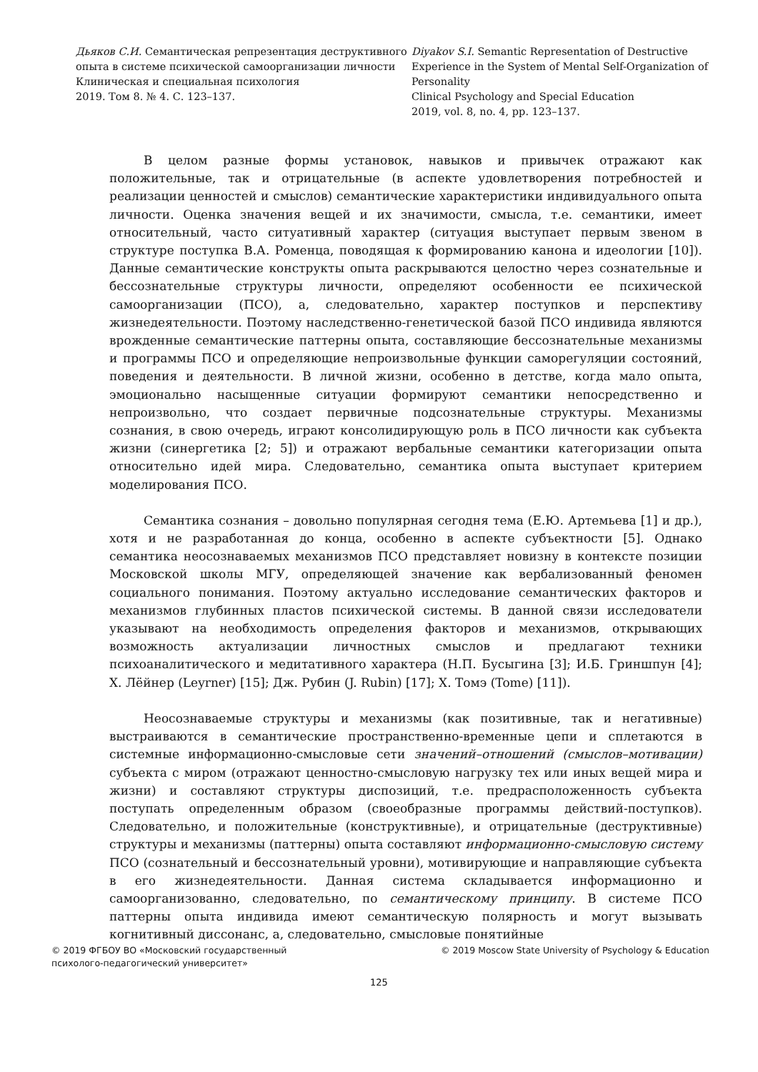Дьяков С.И. Семантическая репрезентация деструктивного опыта в системе психической самоорганизации личности
Клиническая и специальная психология
2019. Том 8. № 4. С. 123–137.
Diyakov S.I. Semantic Representation of Destructive Experience in the System of Mental Self-Organization of Personality
Clinical Psychology and Special Education
2019, vol. 8, no. 4, pp. 123–137.
В целом разные формы установок, навыков и привычек отражают как положительные, так и отрицательные (в аспекте удовлетворения потребностей и реализации ценностей и смыслов) семантические характеристики индивидуального опыта личности. Оценка значения вещей и их значимости, смысла, т.е. семантики, имеет относительный, часто ситуативный характер (ситуация выступает первым звеном в структуре поступка В.А. Роменца, поводящая к формированию канона и идеологии [10]). Данные семантические конструкты опыта раскрываются целостно через сознательные и бессознательные структуры личности, определяют особенности ее психической самоорганизации (ПСО), а, следовательно, характер поступков и перспективу жизнедеятельности. Поэтому наследственно-генетической базой ПСО индивида являются врожденные семантические паттерны опыта, составляющие бессознательные механизмы и программы ПСО и определяющие непроизвольные функции саморегуляции состояний, поведения и деятельности. В личной жизни, особенно в детстве, когда мало опыта, эмоционально насыщенные ситуации формируют семантики непосредственно и непроизвольно, что создает первичные подсознательные структуры. Механизмы сознания, в свою очередь, играют консолидирующую роль в ПСО личности как субъекта жизни (синергетика [2; 5]) и отражают вербальные семантики категоризации опыта относительно идей мира. Следовательно, семантика опыта выступает критерием моделирования ПСО.
Семантика сознания – довольно популярная сегодня тема (Е.Ю. Артемьева [1] и др.), хотя и не разработанная до конца, особенно в аспекте субъектности [5]. Однако семантика неосознаваемых механизмов ПСО представляет новизну в контексте позиции Московской школы МГУ, определяющей значение как вербализованный феномен социального понимания. Поэтому актуально исследование семантических факторов и механизмов глубинных пластов психической системы. В данной связи исследователи указывают на необходимость определения факторов и механизмов, открывающих возможность актуализации личностных смыслов и предлагают техники психоаналитического и медитативного характера (Н.П. Бусыгина [3]; И.Б. Гриншпун [4]; Х. Лёйнер (Leyrner) [15]; Дж. Рубин (J. Rubin) [17]; Х. Томэ (Tome) [11]).
Неосознаваемые структуры и механизмы (как позитивные, так и негативные) выстраиваются в семантические пространственно-временные цепи и сплетаются в системные информационно-смысловые сети значений–отношений (смыслов–мотивации) субъекта с миром (отражают ценностно-смысловую нагрузку тех или иных вещей мира и жизни) и составляют структуры диспозиций, т.е. предрасположенность субъекта поступать определенным образом (своеобразные программы действий-поступков). Следовательно, и положительные (конструктивные), и отрицательные (деструктивные) структуры и механизмы (паттерны) опыта составляют информационно-смысловую систему ПСО (сознательный и бессознательный уровни), мотивирующие и направляющие субъекта в его жизнедеятельности. Данная система складывается информационно и самоорганизованно, следовательно, по семантическому принципу. В системе ПСО паттерны опыта индивида имеют семантическую полярность и могут вызывать когнитивный диссонанс, а, следовательно, смысловые понятийные
© 2019 ФГБОУ ВО «Московский государственный
психолого-педагогический университет»
© 2019 Moscow State University of Psychology & Education
125